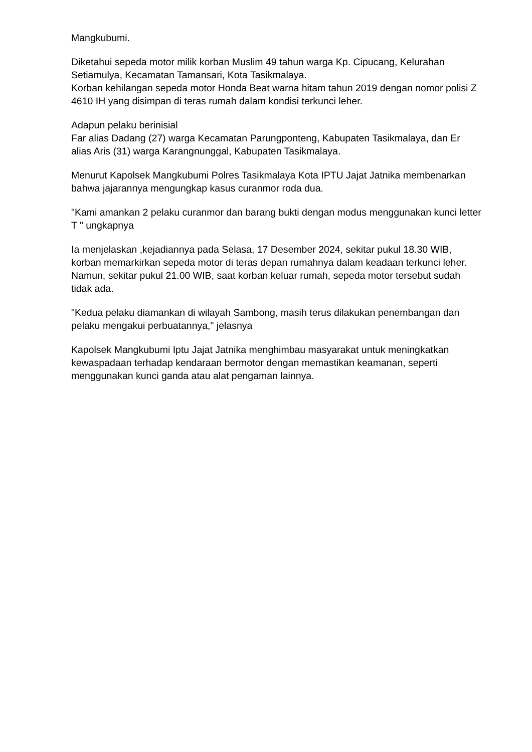Mangkubumi.
Diketahui sepeda motor milik korban Muslim 49 tahun warga Kp. Cipucang, Kelurahan Setiamulya, Kecamatan Tamansari, Kota Tasikmalaya.
Korban kehilangan sepeda motor Honda Beat warna hitam tahun 2019 dengan nomor polisi Z 4610 IH yang disimpan di teras rumah dalam kondisi terkunci leher.
Adapun pelaku berinisial
Far alias Dadang (27) warga Kecamatan Parungponteng, Kabupaten Tasikmalaya, dan Er alias Aris (31) warga Karangnunggal, Kabupaten Tasikmalaya.
Menurut Kapolsek Mangkubumi Polres Tasikmalaya Kota IPTU Jajat Jatnika membenarkan bahwa jajarannya mengungkap kasus curanmor roda dua.
"Kami amankan 2 pelaku curanmor dan barang bukti dengan modus menggunakan kunci letter T " ungkapnya
Ia menjelaskan ,kejadiannya pada Selasa, 17 Desember 2024, sekitar pukul 18.30 WIB, korban memarkirkan sepeda motor di teras depan rumahnya dalam keadaan terkunci leher. Namun, sekitar pukul 21.00 WIB, saat korban keluar rumah, sepeda motor tersebut sudah tidak ada.
"Kedua pelaku diamankan di wilayah Sambong, masih terus dilakukan penembangan dan pelaku mengakui perbuatannya," jelasnya
Kapolsek Mangkubumi Iptu Jajat Jatnika menghimbau masyarakat untuk meningkatkan kewaspadaan terhadap kendaraan bermotor dengan memastikan keamanan, seperti menggunakan kunci ganda atau alat pengaman lainnya.